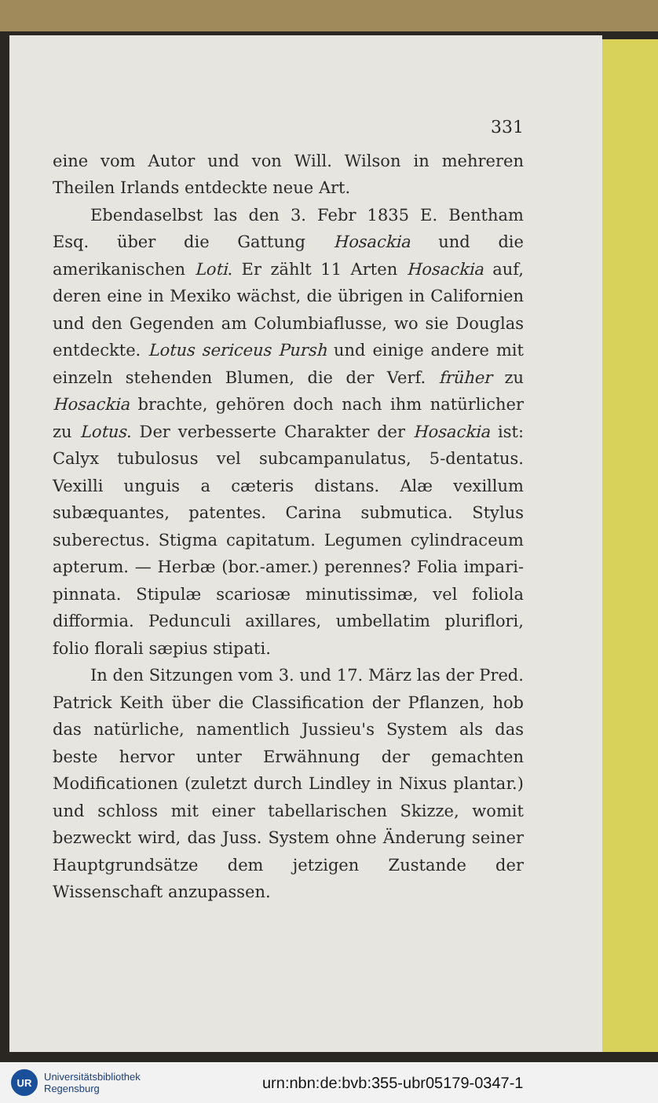331
eine vom Autor und von Will. Wilson in mehreren Theilen Irlands entdeckte neue Art.
Ebendaselbst las den 3. Febr 1835 E. Bentham Esq. über die Gattung Hosackia und die amerikanischen Loti. Er zählt 11 Arten Hosackia auf, deren eine in Mexiko wächst, die übrigen in Californien und den Gegenden am Columbiaflusse, wo sie Douglas entdeckte. Lotus sericeus Pursh und einige andere mit einzeln stehenden Blumen, die der Verf. früher zu Hosackia brachte, gehören doch nach ihm natürlicher zu Lotus. Der verbesserte Charakter der Hosackia ist: Calyx tubulosus vel subcampanulatus, 5-dentatus. Vexilli unguis a cæteris distans. Alæ vexillum subæquantes, patentes. Carina submutica. Stylus suberectus. Stigma capitatum. Legumen cylindraceum apterum. — Herbæ (bor.-amer.) perennes? Folia impari-pinnata. Stipulæ scariosæ minutissimæ, vel foliola difformia. Pedunculi axillares, umbellatim pluriflori, folio florali sæpius stipati.
In den Sitzungen vom 3. und 17. März las der Pred. Patrick Keith über die Classification der Pflanzen, hob das natürliche, namentlich Jussieu's System als das beste hervor unter Erwähnung der gemachten Modificationen (zuletzt durch Lindley in Nixus plantar.) und schloss mit einer tabellarischen Skizze, womit bezweckt wird, das Juss. System ohne Änderung seiner Hauptgrundsätze dem jetzigen Zustande der Wissenschaft anzupassen.
UR
Universitätsbibliothek
Regensburg
urn:nbn:de:bvb:355-ubr05179-0347-1